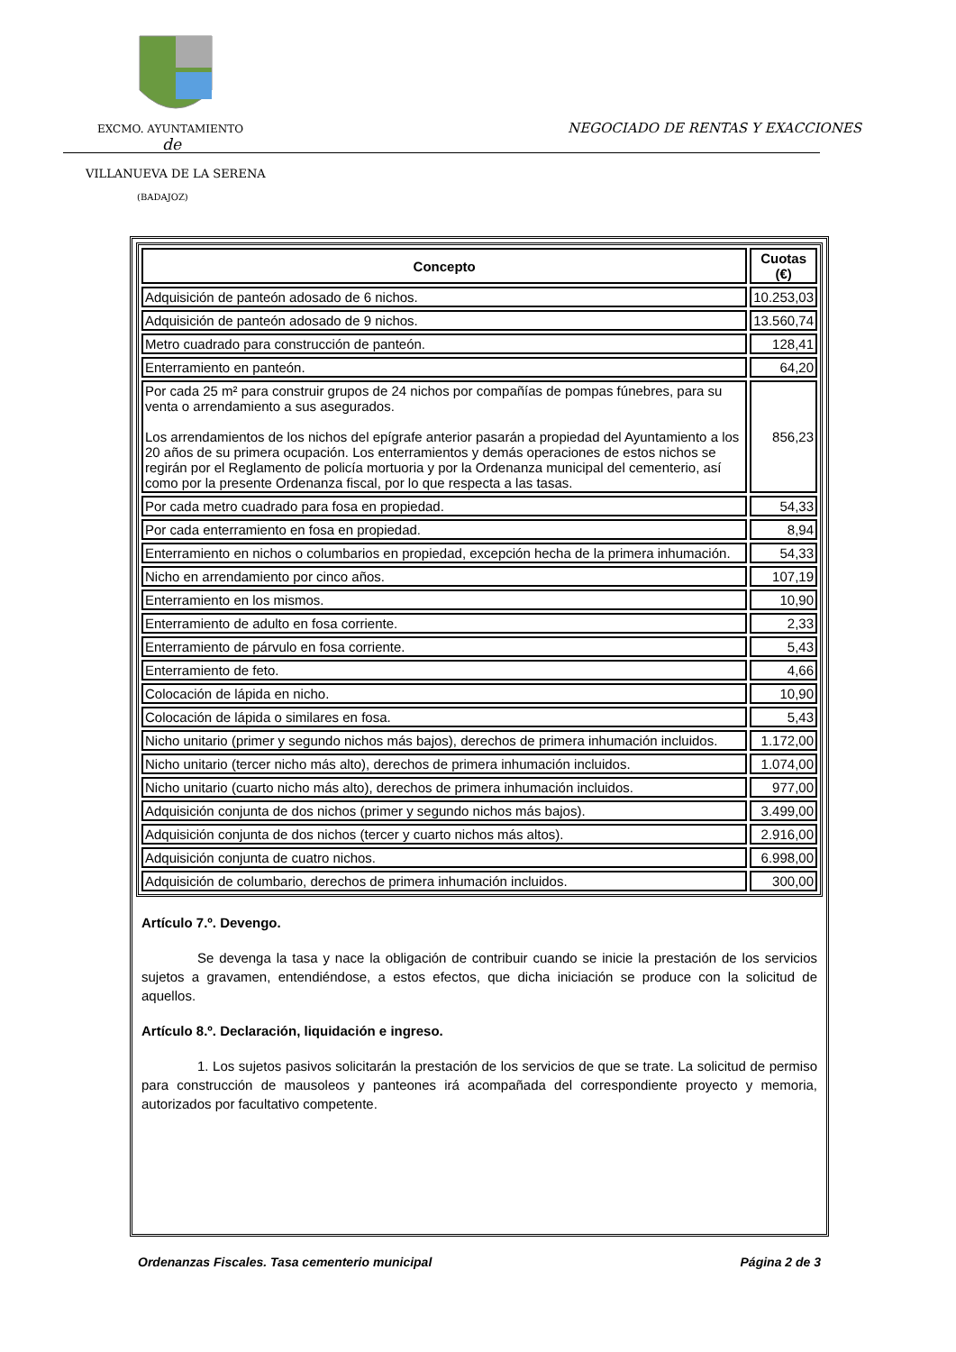EXCMO. AYUNTAMIENTO
NEGOCIADO DE RENTAS Y EXACCIONES
de
VILLANUEVA DE LA SERENA
(BADAJOZ)
| Concepto | Cuotas (€) |
| --- | --- |
| Adquisición de panteón adosado de 6 nichos. | 10.253,03 |
| Adquisición de panteón adosado de 9 nichos. | 13.560,74 |
| Metro cuadrado para construcción de panteón. | 128,41 |
| Enterramiento en panteón. | 64,20 |
| Por cada 25 m² para construir grupos de 24 nichos por compañías de pompas fúnebres, para su venta o arrendamiento a sus asegurados. Los arrendamientos de los nichos del epígrafe anterior pasarán a propiedad del Ayuntamiento a los 20 años de su primera ocupación. Los enterramientos y demás operaciones de estos nichos se regirán por el Reglamento de policía mortuoria y por la Ordenanza municipal del cementerio, así como por la presente Ordenanza fiscal, por lo que respecta a las tasas. | 856,23 |
| Por cada metro cuadrado para fosa en propiedad. | 54,33 |
| Por cada enterramiento en fosa en propiedad. | 8,94 |
| Enterramiento en nichos o columbarios en propiedad, excepción hecha de la primera inhumación. | 54,33 |
| Nicho en arrendamiento por cinco años. | 107,19 |
| Enterramiento en los mismos. | 10,90 |
| Enterramiento de adulto en fosa corriente. | 2,33 |
| Enterramiento de párvulo en fosa corriente. | 5,43 |
| Enterramiento de feto. | 4,66 |
| Colocación de lápida en nicho. | 10,90 |
| Colocación de lápida o similares en fosa. | 5,43 |
| Nicho unitario (primer y segundo nichos más bajos), derechos de primera inhumación incluidos. | 1.172,00 |
| Nicho unitario (tercer nicho más alto), derechos de primera inhumación incluidos. | 1.074,00 |
| Nicho unitario (cuarto nicho más alto), derechos de primera inhumación incluidos. | 977,00 |
| Adquisición conjunta de dos nichos (primer y segundo nichos más bajos). | 3.499,00 |
| Adquisición conjunta de dos nichos (tercer y cuarto nichos más altos). | 2.916,00 |
| Adquisición conjunta de cuatro nichos. | 6.998,00 |
| Adquisición de columbario, derechos de primera inhumación incluidos. | 300,00 |
Artículo 7.º. Devengo.
Se devenga la tasa y nace la obligación de contribuir cuando se inicie la prestación de los servicios sujetos a gravamen, entendiéndose, a estos efectos, que dicha iniciación se produce con la solicitud de aquellos.
Artículo 8.º. Declaración, liquidación e ingreso.
1. Los sujetos pasivos solicitarán la prestación de los servicios de que se trate. La solicitud de permiso para construcción de mausoleos y panteones irá acompañada del correspondiente proyecto y memoria, autorizados por facultativo competente.
Ordenanzas Fiscales. Tasa cementerio municipal Página 2 de 3